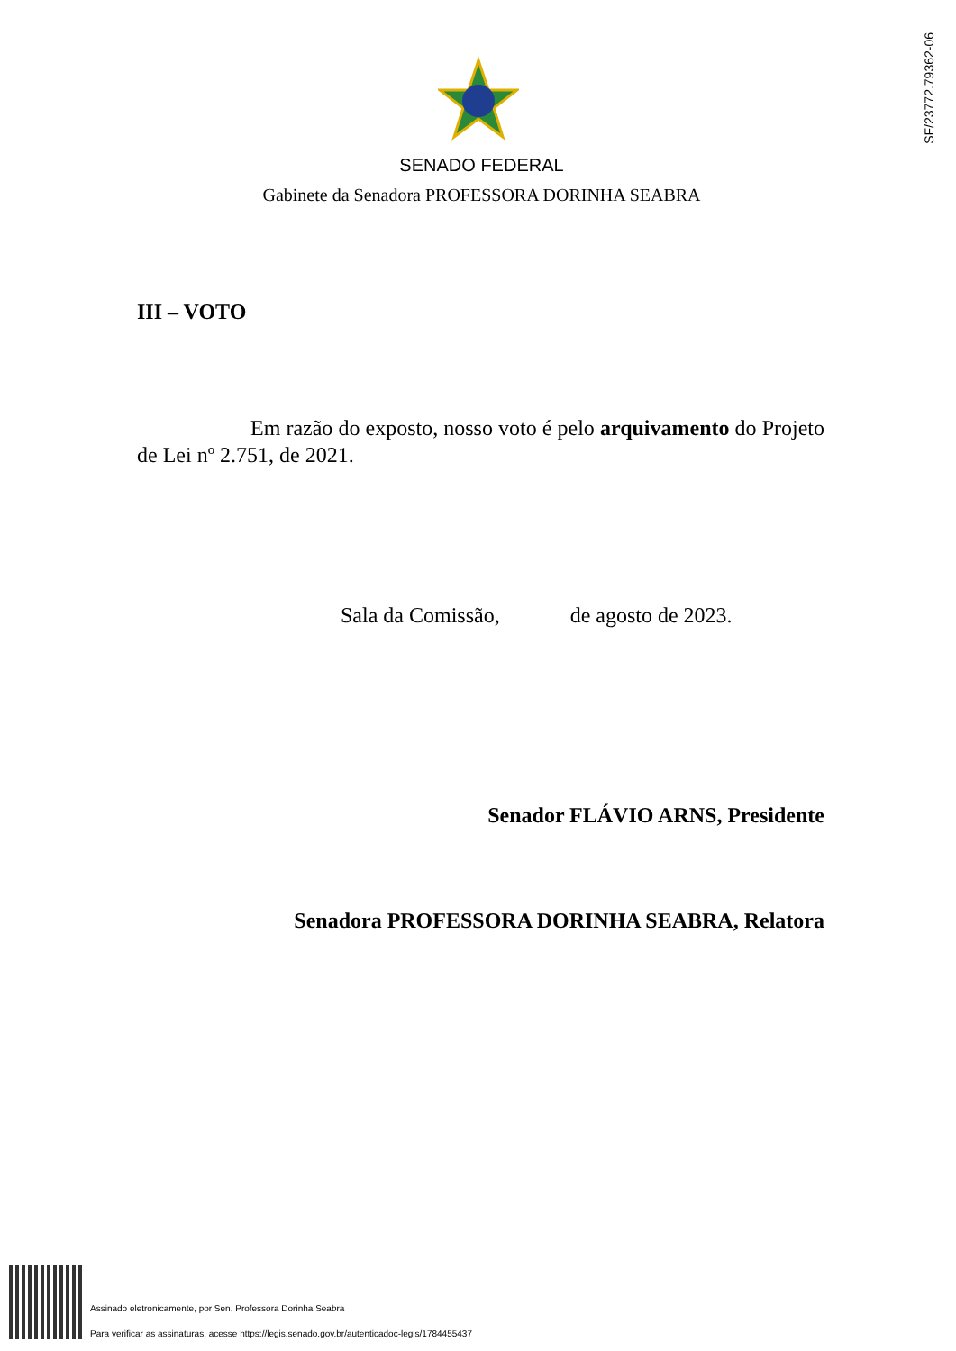SF/23772.79362-06
SENADO FEDERAL
Gabinete da Senadora PROFESSORA DORINHA SEABRA
III – VOTO
Em razão do exposto, nosso voto é pelo arquivamento do Projeto de Lei nº 2.751, de 2021.
Sala da Comissão, de agosto de 2023.
Senador FLÁVIO ARNS, Presidente
Senadora PROFESSORA DORINHA SEABRA, Relatora
Assinado eletronicamente, por Sen. Professora Dorinha Seabra
Para verificar as assinaturas, acesse https://legis.senado.gov.br/autenticadoc-legis/1784455437